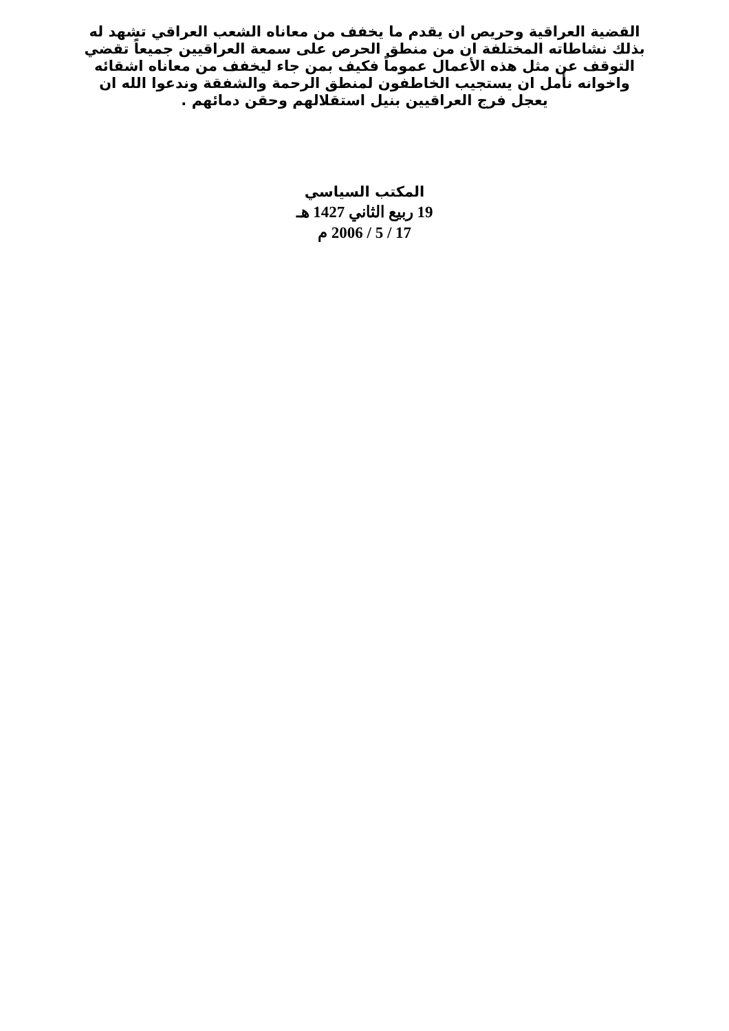القضية العراقية وحريص ان يقدم ما يخفف من معاناه الشعب العراقي تشهد له
بذلك نشاطاته المختلفة ان من منطق الحرص على سمعة العراقيين جميعاً تقضي
التوقف عن مثل هذه الأعمال عموماً فكيف بمن جاء ليخفف من معاناه اشقائه
واخوانه نأمل ان يستجيب الخاطفون لمنطق الرحمة والشفقة وندعوا الله ان
يعجل فرج العراقيين بنيل استقلالهم وحقن دمائهم .
المكتب السياسي
19 ربيع الثاني 1427 هـ
17 / 5 / 2006 م